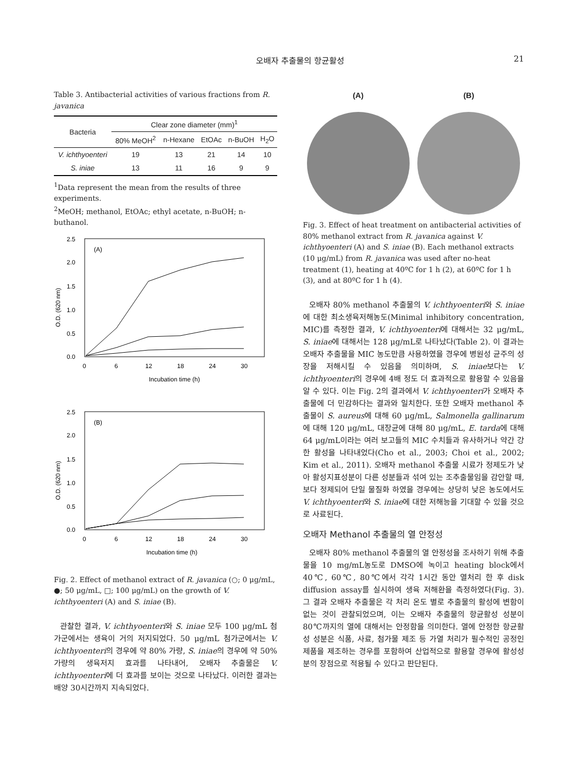오배자 추출물의 항균활성 21
Table 3. Antibacterial activities of various fractions from R. javanica
| Bacteria | Clear zone diameter (mm)<sup>1</sup> | | | | |
| --- | --- | --- | --- | --- | --- |
| | 80% MeOH<sup>2</sup> | n-Hexane | EtOAc | n-BuOH | H<sub>2</sub>O |
| V. ichthyoenteri | 19 | 13 | 21 | 14 | 10 |
| S. iniae | 13 | 11 | 16 | 9 | 9 |
<sup>1</sup> Data represent the mean from the results of three experiments.
<sup>2</sup> MeOH; methanol, EtOAc; ethyl acetate, n-BuOH; n-buthanol.
O.D. (620 nm)
2.5
2.0
1.5
1.0
0.5
0.0
(A)
0
6
12
18
24
30
Incubation time (h)
O.D. (620 nm)
2.5
2.0
1.5
1.0
0.5
0.0
(B)
0
6
12
18
24
30
Incubation time (h)
Fig. 2. Effect of methanol extract of R. javanica (○; 0 μg/mL, ●; 50 μg/mL, □; 100 μg/mL) on the growth of V. ichthyoenteri (A) and S. iniae (B).
관찰한 결과, V. ichthyoenteri와 S. iniae 모두 100 μg/mL 첨가군에서는 생육이 거의 저지되었다. 50 μg/mL 첨가군에서는 V. ichthyoenteri의 경우에 약 80% 가량, S. iniae의 경우에 약 50% 가량의 생육저지 효과를 나타내어, 오배자 추출물은 V. ichthyoenteri에 더 효과를 보이는 것으로 나타났다. 이러한 결과는 배양 30시간까지 지속되었다.
(A) (B)
Fig. 3. Effect of heat treatment on antibacterial activities of 80% methanol extract from R. javanica against V. ichthyoenteri (A) and S. iniae (B). Each methanol extracts (10 μg/mL) from R. javanica was used after no-heat treatment (1), heating at 40ºC for 1 h (2), at 60ºC for 1 h (3), and at 80ºC for 1 h (4).
오배자 80% methanol 추출물의 V. ichthyoenteri와 S. iniae에 대한 최소생육저해농도(Minimal inhibitory concentration, MIC)를 측정한 결과, V. ichthyoenteri에 대해서는 32 μg/mL, S. iniae에 대해서는 128 μg/mL로 나타났다(Table 2). 이 결과는 오배자 추출물을 MIC 농도만큼 사용하였을 경우에 병원성 균주의 성장을 저해시킬 수 있음을 의미하며, S. iniae보다는 V. ichthyoenteri의 경우에 4배 정도 더 효과적으로 활용할 수 있음을 알 수 있다. 이는 Fig. 2의 결과에서 V. ichthyoenteri가 오배자 추출물에 더 민감하다는 결과와 일치한다. 또한 오배자 methanol 추출물이 S. aureus에 대해 60 μg/mL, Salmonella gallinarum에 대해 120 μg/mL, 대장균에 대해 80 μg/mL, E. tarda에 대해 64 μg/mL이라는 여러 보고들의 MIC 수치들과 유사하거나 약간 강한 활성을 나타내었다(Cho et al., 2003; Choi et al., 2002; Kim et al., 2011). 오배자 methanol 추출물 시료가 정제도가 낮아 활성지표성분이 다른 성분들과 섞여 있는 조추출물임을 감안할 때, 보다 정제되어 단일 물질화 하였을 경우에는 상당히 낮은 농도에서도 V. ichthyoenteri와 S. iniae에 대한 저해능을 기대할 수 있을 것으로 사료된다.
오배자 Methanol 추출물의 열 안정성
오배자 80% methanol 추출물의 열 안정성을 조사하기 위해 추출물을 10 mg/mL농도로 DMSO에 녹이고 heating block에서 40℃, 60℃, 80℃에서 각각 1시간 동안 열처리 한 후 disk diffusion assay를 실시하여 생육 저해환을 측정하였다(Fig. 3). 그 결과 오배자 추출물은 각 처리 온도 별로 추출물의 활성에 변함이 없는 것이 관찰되었으며, 이는 오배자 추출물의 항균활성 성분이 80℃까지의 열에 대해서는 안정함을 의미한다. 열에 안정한 항균활성 성분은 식품, 사료, 첨가물 제조 등 가열 처리가 필수적인 공정인 제품을 제조하는 경우를 포함하여 산업적으로 활용할 경우에 활성성분의 장점으로 적용될 수 있다고 판단된다.